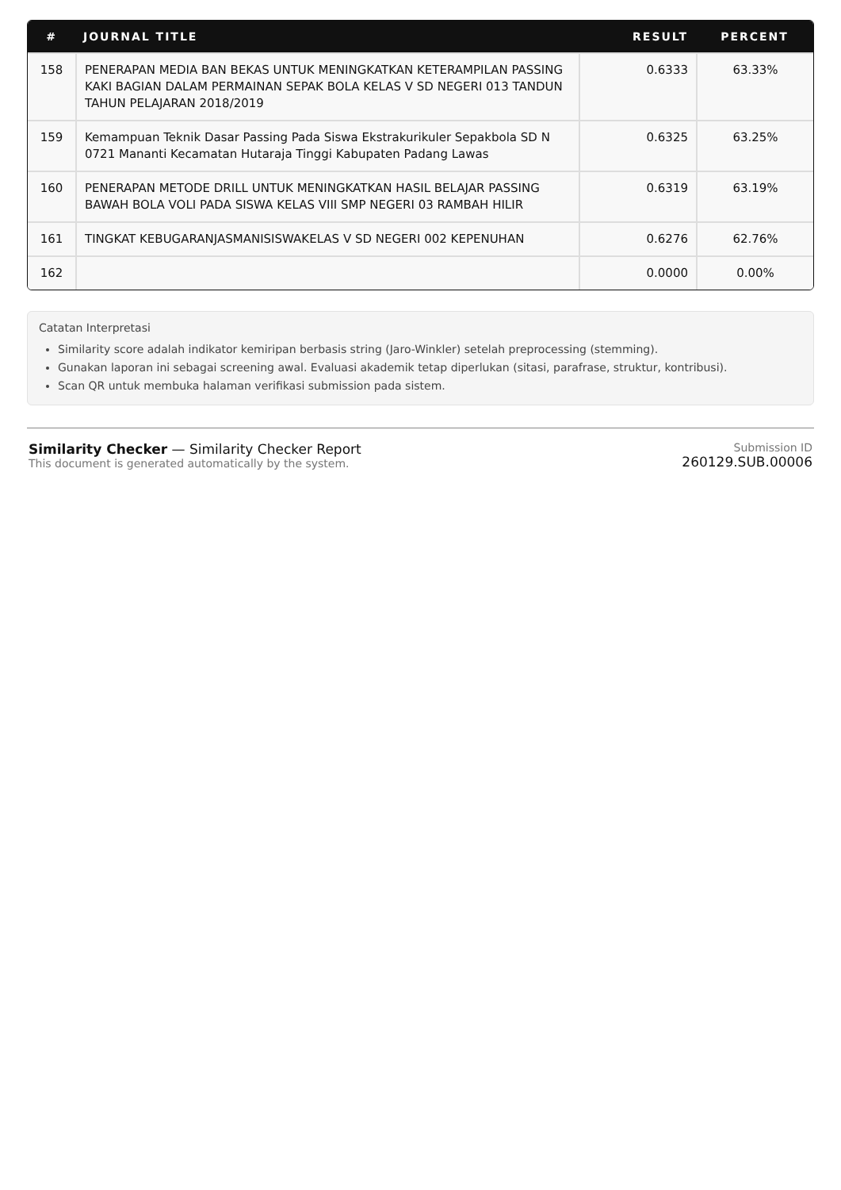| # | JOURNAL TITLE | RESULT | PERCENT |
| --- | --- | --- | --- |
| 158 | PENERAPAN MEDIA BAN BEKAS UNTUK MENINGKATKAN KETERAMPILAN PASSING KAKI BAGIAN DALAM PERMAINAN SEPAK BOLA KELAS V SD NEGERI 013 TANDUN TAHUN PELAJARAN 2018/2019 | 0.6333 | 63.33% |
| 159 | Kemampuan Teknik Dasar Passing Pada Siswa Ekstrakurikuler Sepakbola SD N 0721 Mananti Kecamatan Hutaraja Tinggi Kabupaten Padang Lawas | 0.6325 | 63.25% |
| 160 | PENERAPAN METODE DRILL UNTUK MENINGKATKAN HASIL BELAJAR PASSING BAWAH BOLA VOLI PADA SISWA KELAS VIII SMP NEGERI 03 RAMBAH HILIR | 0.6319 | 63.19% |
| 161 | TINGKAT KEBUGARANJASMANISISWAKELAS V SD NEGERI 002 KEPENUHAN | 0.6276 | 62.76% |
| 162 | | 0.0000 | 0.00% |
Catatan Interpretasi
Similarity score adalah indikator kemiripan berbasis string (Jaro-Winkler) setelah preprocessing (stemming).
Gunakan laporan ini sebagai screening awal. Evaluasi akademik tetap diperlukan (sitasi, parafrase, struktur, kontribusi).
Scan QR untuk membuka halaman verifikasi submission pada sistem.
Similarity Checker — Similarity Checker Report
This document is generated automatically by the system.
Submission ID
260129.SUB.00006